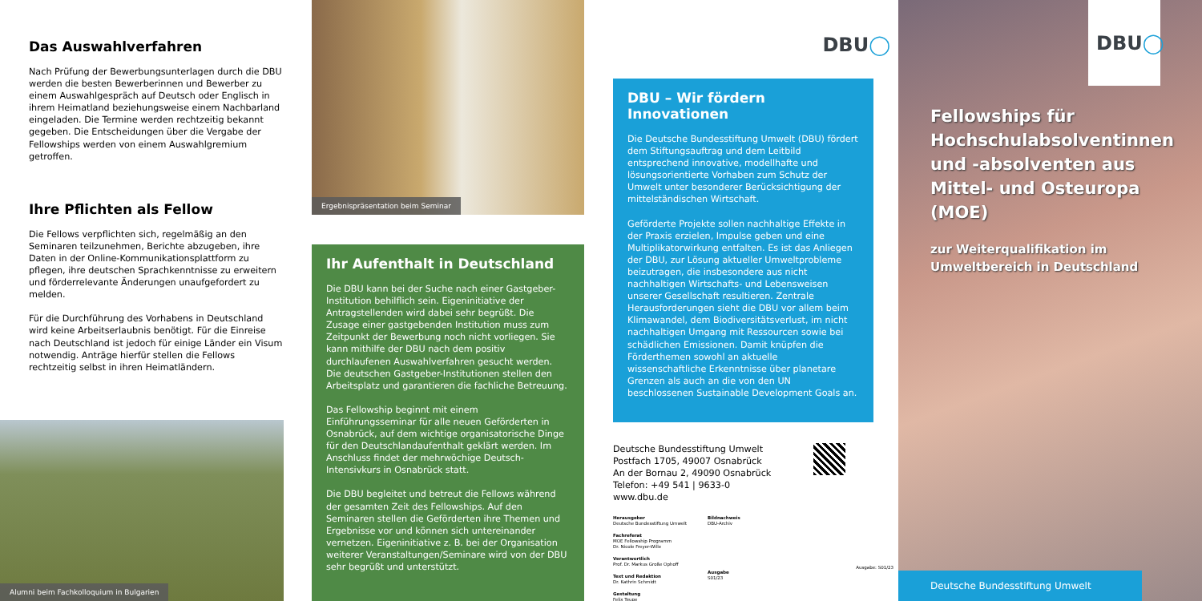Das Auswahlverfahren
Nach Prüfung der Bewerbungsunterlagen durch die DBU werden die besten Bewerberinnen und Bewerber zu einem Auswahlgespräch auf Deutsch oder Englisch in ihrem Heimatland beziehungsweise einem Nachbarland eingeladen. Die Termine werden rechtzeitig bekannt gegeben. Die Entscheidungen über die Vergabe der Fellowships werden von einem Auswahlgremium getroffen.
Ihre Pflichten als Fellow
Die Fellows verpflichten sich, regelmäßig an den Seminaren teilzunehmen, Berichte abzugeben, ihre Daten in der Online-Kommunikationsplattform zu pflegen, ihre deutschen Sprachkenntnisse zu erweitern und förderrelevante Änderungen unaufgefordert zu melden.
Für die Durchführung des Vorhabens in Deutschland wird keine Arbeitserlaubnis benötigt. Für die Einreise nach Deutschland ist jedoch für einige Länder ein Visum notwendig. Anträge hierfür stellen die Fellows rechtzeitig selbst in ihren Heimatländern.
Alumni beim Fachkolloquium in Bulgarien
Ergebnispräsentation beim Seminar
Ihr Aufenthalt in Deutschland
Die DBU kann bei der Suche nach einer Gastgeber-Institution behilflich sein. Eigeninitiative der Antragstellenden wird dabei sehr begrüßt. Die Zusage einer gastgebenden Institution muss zum Zeitpunkt der Bewerbung noch nicht vorliegen. Sie kann mithilfe der DBU nach dem positiv durchlaufenen Auswahlverfahren gesucht werden. Die deutschen Gastgeber-Institutionen stellen den Arbeitsplatz und garantieren die fachliche Betreuung.
Das Fellowship beginnt mit einem Einführungsseminar für alle neuen Geförderten in Osnabrück, auf dem wichtige organisatorische Dinge für den Deutschlandaufenthalt geklärt werden. Im Anschluss findet der mehrwöchige Deutsch-Intensivkurs in Osnabrück statt.
Die DBU begleitet und betreut die Fellows während der gesamten Zeit des Fellowships. Auf den Seminaren stellen die Geförderten ihre Themen und Ergebnisse vor und können sich untereinander vernetzen. Eigeninitiative z. B. bei der Organisation weiterer Veranstaltungen/Seminare wird von der DBU sehr begrüßt und unterstützt.
DBU◯
DBU – Wir fördern Innovationen
Die Deutsche Bundesstiftung Umwelt (DBU) fördert dem Stiftungsauftrag und dem Leitbild entsprechend innovative, modellhafte und lösungsorientierte Vorhaben zum Schutz der Umwelt unter besonderer Berücksichtigung der mittelständischen Wirtschaft.
Geförderte Projekte sollen nachhaltige Effekte in der Praxis erzielen, Impulse geben und eine Multiplikatorwirkung entfalten. Es ist das Anliegen der DBU, zur Lösung aktueller Umweltprobleme beizutragen, die insbesondere aus nicht nachhaltigen Wirtschafts- und Lebensweisen unserer Gesellschaft resultieren. Zentrale Herausforderungen sieht die DBU vor allem beim Klimawandel, dem Biodiversitätsverlust, im nicht nachhaltigen Umgang mit Ressourcen sowie bei schädlichen Emissionen. Damit knüpfen die Förderthemen sowohl an aktuelle wissenschaftliche Erkenntnisse über planetare Grenzen als auch an die von den UN beschlossenen Sustainable Development Goals an.
Deutsche Bundesstiftung Umwelt
Postfach 1705, 49007 Osnabrück
An der Bornau 2, 49090 Osnabrück
Telefon: +49 541 | 9633-0
www.dbu.de
Herausgeber
Deutsche Bundesstiftung Umwelt
Fachreferat
MOE Fellowship Programm
Dr. Nicole Freyer-Wille
Verantwortlich
Prof. Dr. Markus Große Ophoff
Text und Redaktion
Dr. Kathrin Schmidt
Gestaltung
Felix Teupe
Bildnachweis
DBU-Archiv
Ausgabe
S01/23
Ausgabe: S01/23
DBU◯
Fellowships für Hochschulabsolventinnen und -absolventen aus Mittel- und Osteuropa (MOE)
zur Weiterqualifikation im Umweltbereich in Deutschland
Deutsche Bundesstiftung Umwelt